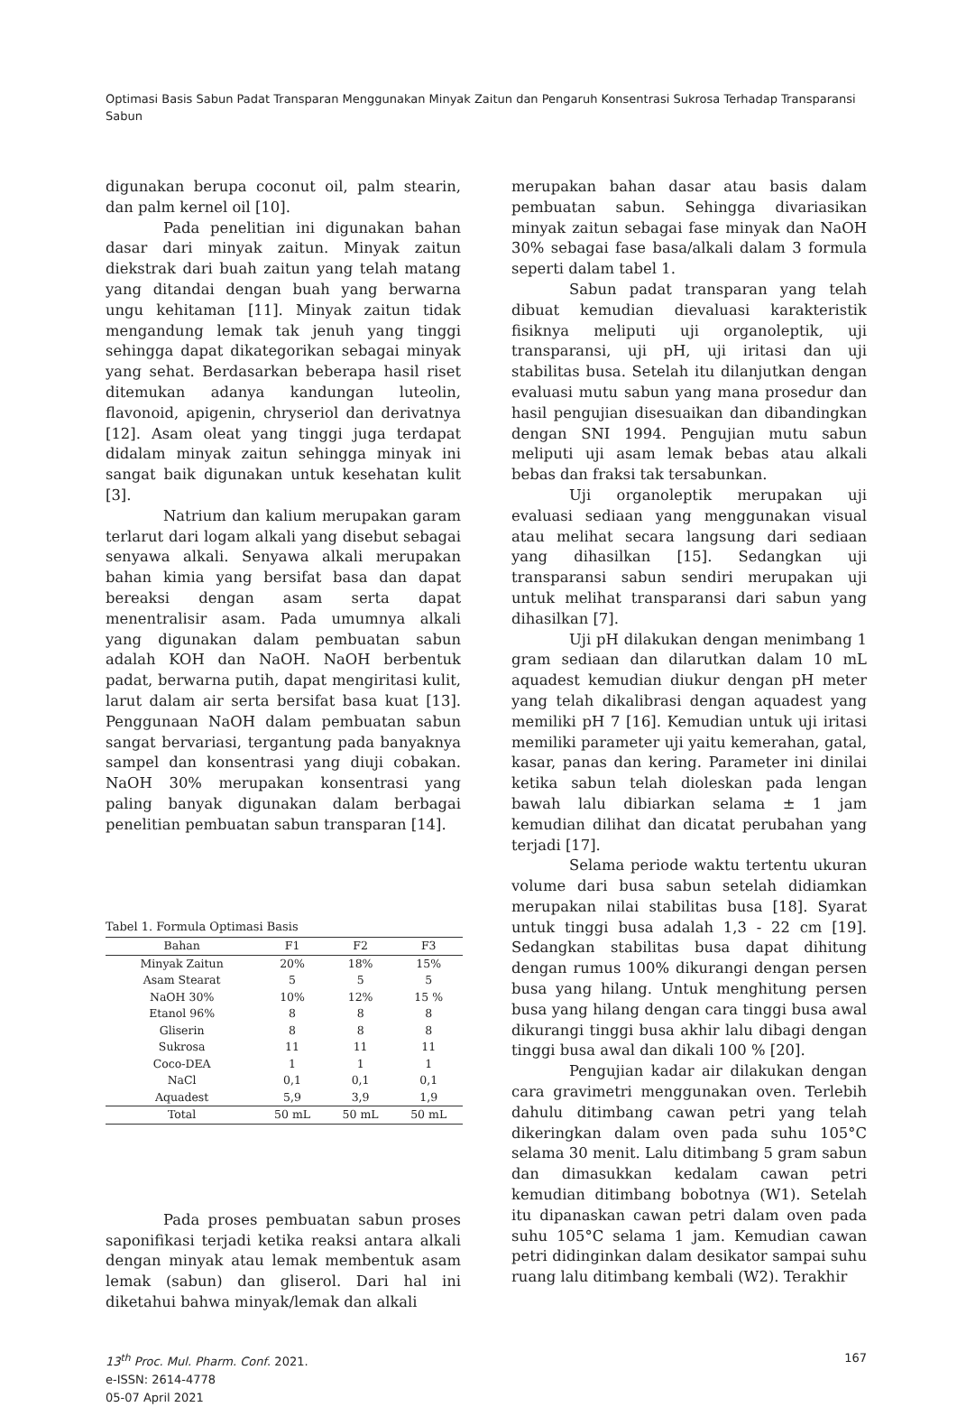Optimasi Basis Sabun Padat Transparan Menggunakan Minyak Zaitun dan Pengaruh Konsentrasi Sukrosa Terhadap Transparansi Sabun
digunakan berupa coconut oil, palm stearin, dan palm kernel oil [10].
Pada penelitian ini digunakan bahan dasar dari minyak zaitun. Minyak zaitun diekstrak dari buah zaitun yang telah matang yang ditandai dengan buah yang berwarna ungu kehitaman [11]. Minyak zaitun tidak mengandung lemak tak jenuh yang tinggi sehingga dapat dikategorikan sebagai minyak yang sehat. Berdasarkan beberapa hasil riset ditemukan adanya kandungan luteolin, flavonoid, apigenin, chryseriol dan derivatnya [12]. Asam oleat yang tinggi juga terdapat didalam minyak zaitun sehingga minyak ini sangat baik digunakan untuk kesehatan kulit [3].
Natrium dan kalium merupakan garam terlarut dari logam alkali yang disebut sebagai senyawa alkali. Senyawa alkali merupakan bahan kimia yang bersifat basa dan dapat bereaksi dengan asam serta dapat menentralisir asam. Pada umumnya alkali yang digunakan dalam pembuatan sabun adalah KOH dan NaOH. NaOH berbentuk padat, berwarna putih, dapat mengiritasi kulit, larut dalam air serta bersifat basa kuat [13]. Penggunaan NaOH dalam pembuatan sabun sangat bervariasi, tergantung pada banyaknya sampel dan konsentrasi yang diuji cobakan. NaOH 30% merupakan konsentrasi yang paling banyak digunakan dalam berbagai penelitian pembuatan sabun transparan [14].
Tabel 1. Formula Optimasi Basis
| Bahan | F1 | F2 | F3 |
| --- | --- | --- | --- |
| Minyak Zaitun | 20% | 18% | 15% |
| Asam Stearat | 5 | 5 | 5 |
| NaOH 30% | 10% | 12% | 15 % |
| Etanol 96% | 8 | 8 | 8 |
| Gliserin | 8 | 8 | 8 |
| Sukrosa | 11 | 11 | 11 |
| Coco-DEA | 1 | 1 | 1 |
| NaCl | 0,1 | 0,1 | 0,1 |
| Aquadest | 5,9 | 3,9 | 1,9 |
| Total | 50 mL | 50 mL | 50 mL |
Pada proses pembuatan sabun proses saponifikasi terjadi ketika reaksi antara alkali dengan minyak atau lemak membentuk asam lemak (sabun) dan gliserol. Dari hal ini diketahui bahwa minyak/lemak dan alkali
merupakan bahan dasar atau basis dalam pembuatan sabun. Sehingga divariasikan minyak zaitun sebagai fase minyak dan NaOH 30% sebagai fase basa/alkali dalam 3 formula seperti dalam tabel 1.
Sabun padat transparan yang telah dibuat kemudian dievaluasi karakteristik fisiknya meliputi uji organoleptik, uji transparansi, uji pH, uji iritasi dan uji stabilitas busa. Setelah itu dilanjutkan dengan evaluasi mutu sabun yang mana prosedur dan hasil pengujian disesuaikan dan dibandingkan dengan SNI 1994. Pengujian mutu sabun meliputi uji asam lemak bebas atau alkali bebas dan fraksi tak tersabunkan.
Uji organoleptik merupakan uji evaluasi sediaan yang menggunakan visual atau melihat secara langsung dari sediaan yang dihasilkan [15]. Sedangkan uji transparansi sabun sendiri merupakan uji untuk melihat transparansi dari sabun yang dihasilkan [7].
Uji pH dilakukan dengan menimbang 1 gram sediaan dan dilarutkan dalam 10 mL aquadest kemudian diukur dengan pH meter yang telah dikalibrasi dengan aquadest yang memiliki pH 7 [16]. Kemudian untuk uji iritasi memiliki parameter uji yaitu kemerahan, gatal, kasar, panas dan kering. Parameter ini dinilai ketika sabun telah dioleskan pada lengan bawah lalu dibiarkan selama ± 1 jam kemudian dilihat dan dicatat perubahan yang terjadi [17].
Selama periode waktu tertentu ukuran volume dari busa sabun setelah didiamkan merupakan nilai stabilitas busa [18]. Syarat untuk tinggi busa adalah 1,3 - 22 cm [19]. Sedangkan stabilitas busa dapat dihitung dengan rumus 100% dikurangi dengan persen busa yang hilang. Untuk menghitung persen busa yang hilang dengan cara tinggi busa awal dikurangi tinggi busa akhir lalu dibagi dengan tinggi busa awal dan dikali 100 % [20].
Pengujian kadar air dilakukan dengan cara gravimetri menggunakan oven. Terlebih dahulu ditimbang cawan petri yang telah dikeringkan dalam oven pada suhu 105°C selama 30 menit. Lalu ditimbang 5 gram sabun dan dimasukkan kedalam cawan petri kemudian ditimbang bobotnya (W1). Setelah itu dipanaskan cawan petri dalam oven pada suhu 105°C selama 1 jam. Kemudian cawan petri didinginkan dalam desikator sampai suhu ruang lalu ditimbang kembali (W2). Terakhir
13<sup>th</sup> Proc. Mul. Pharm. Conf. 2021.
e-ISSN: 2614-4778
05-07 April 2021
167